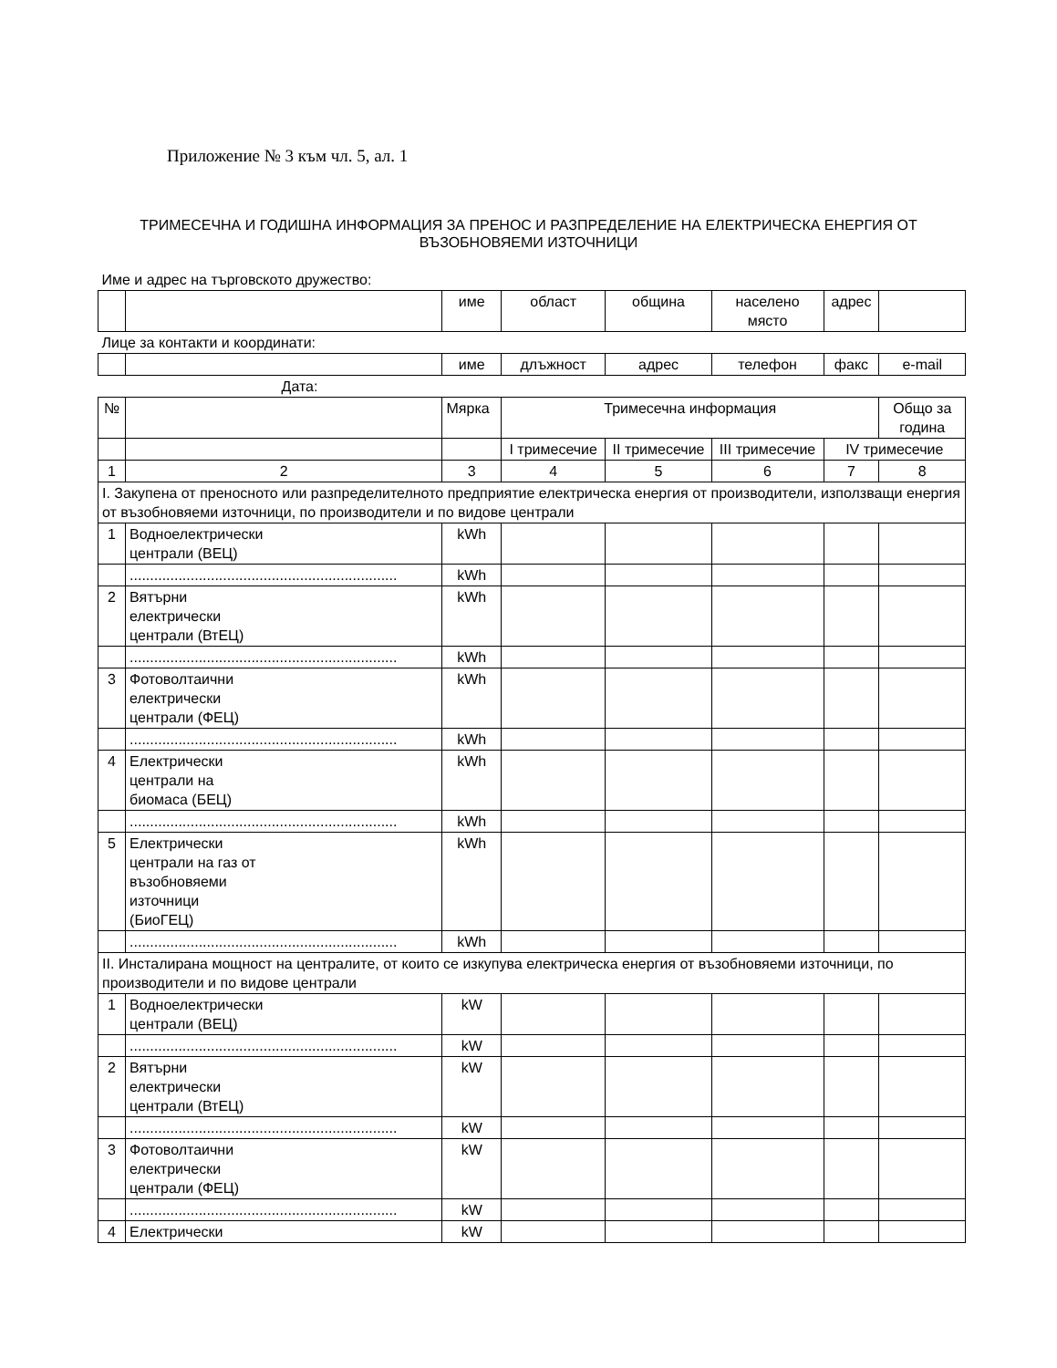Приложение № 3 към чл. 5, ал. 1
ТРИМЕСЕЧНА И ГОДИШНА ИНФОРМАЦИЯ ЗА ПРЕНОС И РАЗПРЕДЕЛЕНИЕ НА ЕЛЕКТРИЧЕСКА ЕНЕРГИЯ ОТ ВЪЗОБНОВЯЕМИ ИЗТОЧНИЦИ
| Име и адрес на търговското дружество: | | | | | | | |
| | | име | област | община | населено място | адрес | |
| Лице за контакти и координати: | | | | | | | |
| | | име | длъжност | адрес | телефон | факс | e-mail |
| Дата: | | | | | | | |
| № | | Мярка | Тримесечна информация | | | | Общо за година |
| | | | I тримесечие | II тримесечие | III тримесечие | IV тримесечие | |
| 1 | 2 | 3 | 4 | 5 | 6 | 7 | 8 |
| I. Закупена от преносното или разпределителното предприятие електрическа енергия от производители, използващи енергия от възобновяеми източници, по производители и по видове централи | | | | | | | |
| 1 | Водноелектрически централи (ВЕЦ) | kWh | | | | | |
| | .................................................................. | kWh | | | | | |
| 2 | Вятърни електрически централи (ВтЕЦ) | kWh | | | | | |
| | .................................................................. | kWh | | | | | |
| 3 | Фотоволтаични електрически централи (ФЕЦ) | kWh | | | | | |
| | .................................................................. | kWh | | | | | |
| 4 | Електрически централи на биомаса (БЕЦ) | kWh | | | | | |
| | .................................................................. | kWh | | | | | |
| 5 | Електрически централи на газ от възобновяеми източници (БиоГЕЦ) | kWh | | | | | |
| | .................................................................. | kWh | | | | | |
| II. Инсталирана мощност на централите, от които се изкупува електрическа енергия от възобновяеми източници, по производители и по видове централи | | | | | | | |
| 1 | Водноелектрически централи (ВЕЦ) | kW | | | | | |
| | .................................................................. | kW | | | | | |
| 2 | Вятърни електрически централи (ВтЕЦ) | kW | | | | | |
| | .................................................................. | kW | | | | | |
| 3 | Фотоволтаични електрически централи (ФЕЦ) | kW | | | | | |
| | .................................................................. | kW | | | | | |
| 4 | Електрически | kW | | | | | |